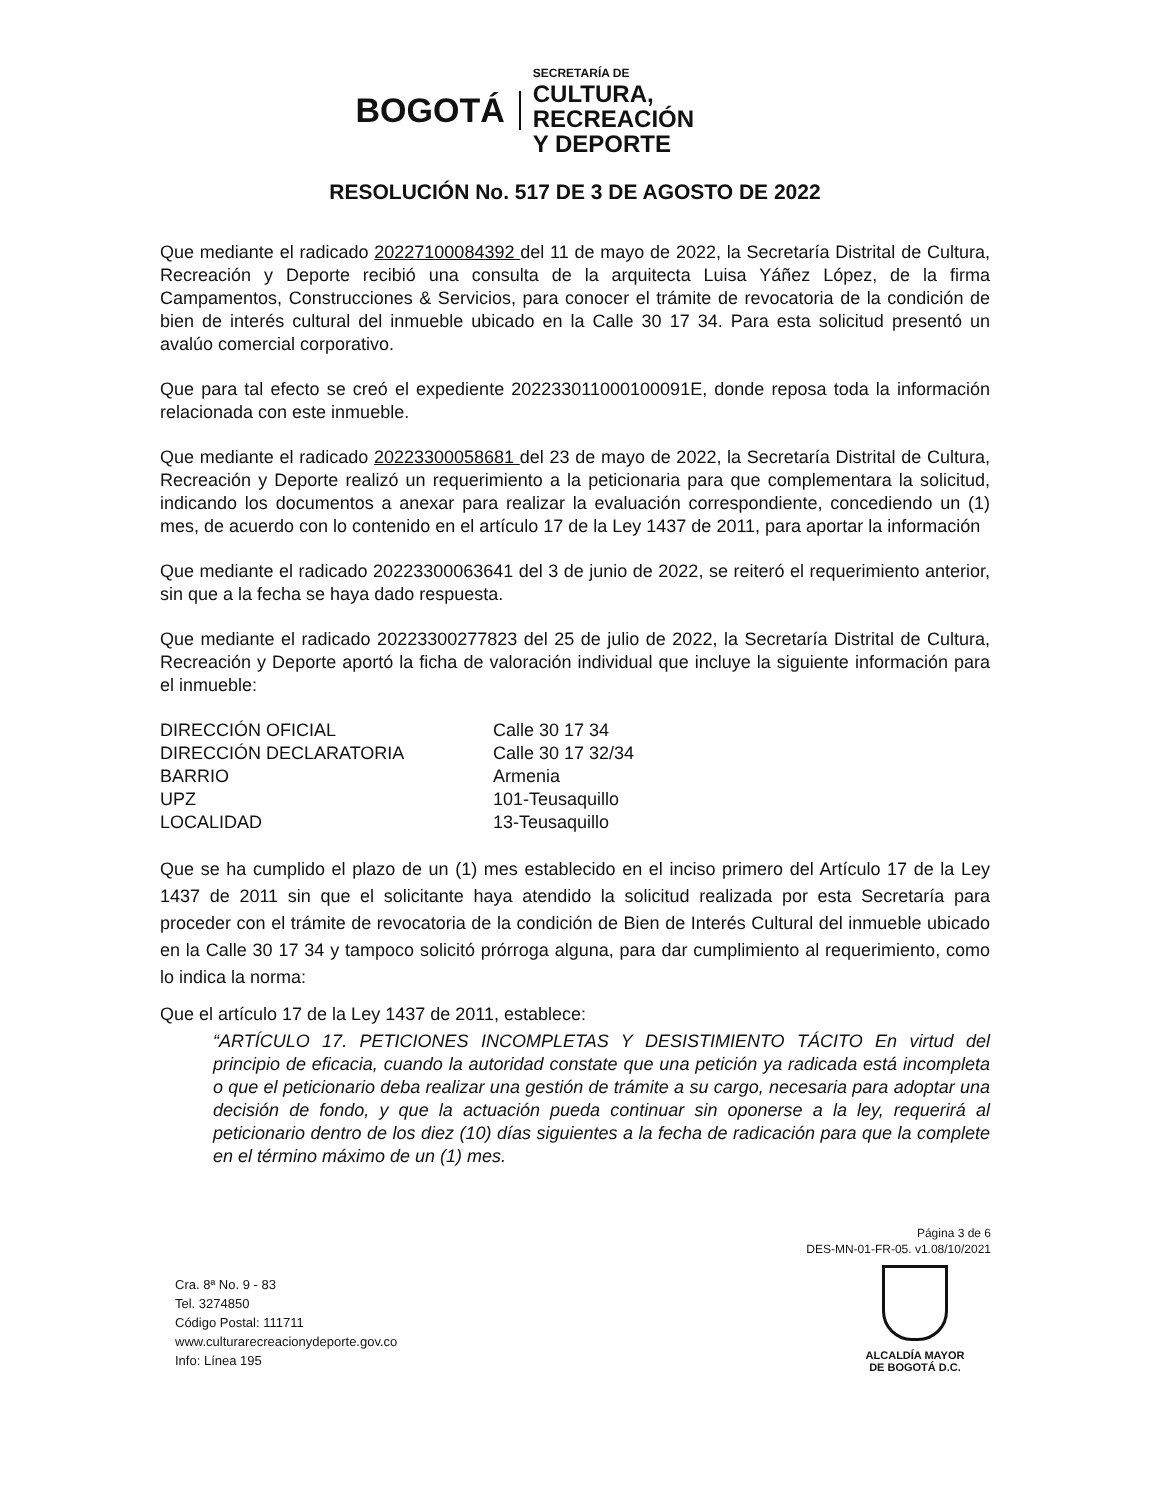BOGOTÁ
SECRETARÍA DE
CULTURA, RECREACIÓN
Y DEPORTE
RESOLUCIÓN No. 517 DE 3 DE AGOSTO DE 2022
Que mediante el radicado 20227100084392 del 11 de mayo de 2022, la Secretaría Distrital de Cultura, Recreación y Deporte recibió una consulta de la arquitecta Luisa Yáñez López, de la firma Campamentos, Construcciones & Servicios, para conocer el trámite de revocatoria de la condición de bien de interés cultural del inmueble ubicado en la Calle 30 17 34. Para esta solicitud presentó un avalúo comercial corporativo.
Que para tal efecto se creó el expediente 202233011000100091E, donde reposa toda la información relacionada con este inmueble.
Que mediante el radicado 20223300058681 del 23 de mayo de 2022, la Secretaría Distrital de Cultura, Recreación y Deporte realizó un requerimiento a la peticionaria para que complementara la solicitud, indicando los documentos a anexar para realizar la evaluación correspondiente, concediendo un (1) mes, de acuerdo con lo contenido en el artículo 17 de la Ley 1437 de 2011, para aportar la información
Que mediante el radicado 20223300063641 del 3 de junio de 2022, se reiteró el requerimiento anterior, sin que a la fecha se haya dado respuesta.
Que mediante el radicado 20223300277823 del 25 de julio de 2022, la Secretaría Distrital de Cultura, Recreación y Deporte aportó la ficha de valoración individual que incluye la siguiente información para el inmueble:
| DIRECCIÓN OFICIAL | Calle 30 17 34 |
| DIRECCIÓN DECLARATORIA | Calle 30 17 32/34 |
| BARRIO | Armenia |
| UPZ | 101-Teusaquillo |
| LOCALIDAD | 13-Teusaquillo |
Que se ha cumplido el plazo de un (1) mes establecido en el inciso primero del Artículo 17 de la Ley 1437 de 2011 sin que el solicitante haya atendido la solicitud realizada por esta Secretaría para proceder con el trámite de revocatoria de la condición de Bien de Interés Cultural del inmueble ubicado en la Calle 30 17 34 y tampoco solicitó prórroga alguna, para dar cumplimiento al requerimiento, como lo indica la norma:
Que el artículo 17 de la Ley 1437 de 2011, establece:
“ARTÍCULO 17. PETICIONES INCOMPLETAS Y DESISTIMIENTO TÁCITO En virtud del principio de eficacia, cuando la autoridad constate que una petición ya radicada está incompleta o que el peticionario deba realizar una gestión de trámite a su cargo, necesaria para adoptar una decisión de fondo, y que la actuación pueda continuar sin oponerse a la ley, requerirá al peticionario dentro de los diez (10) días siguientes a la fecha de radicación para que la complete en el término máximo de un (1) mes.
Página 3 de 6
DES-MN-01-FR-05. v1.08/10/2021
Cra. 8ª No. 9 - 83
Tel. 3274850
Código Postal: 111711
www.culturarecreacionydeporte.gov.co
Info: Línea 195
ALCALDÍA MAYOR
DE BOGOTÁ D.C.